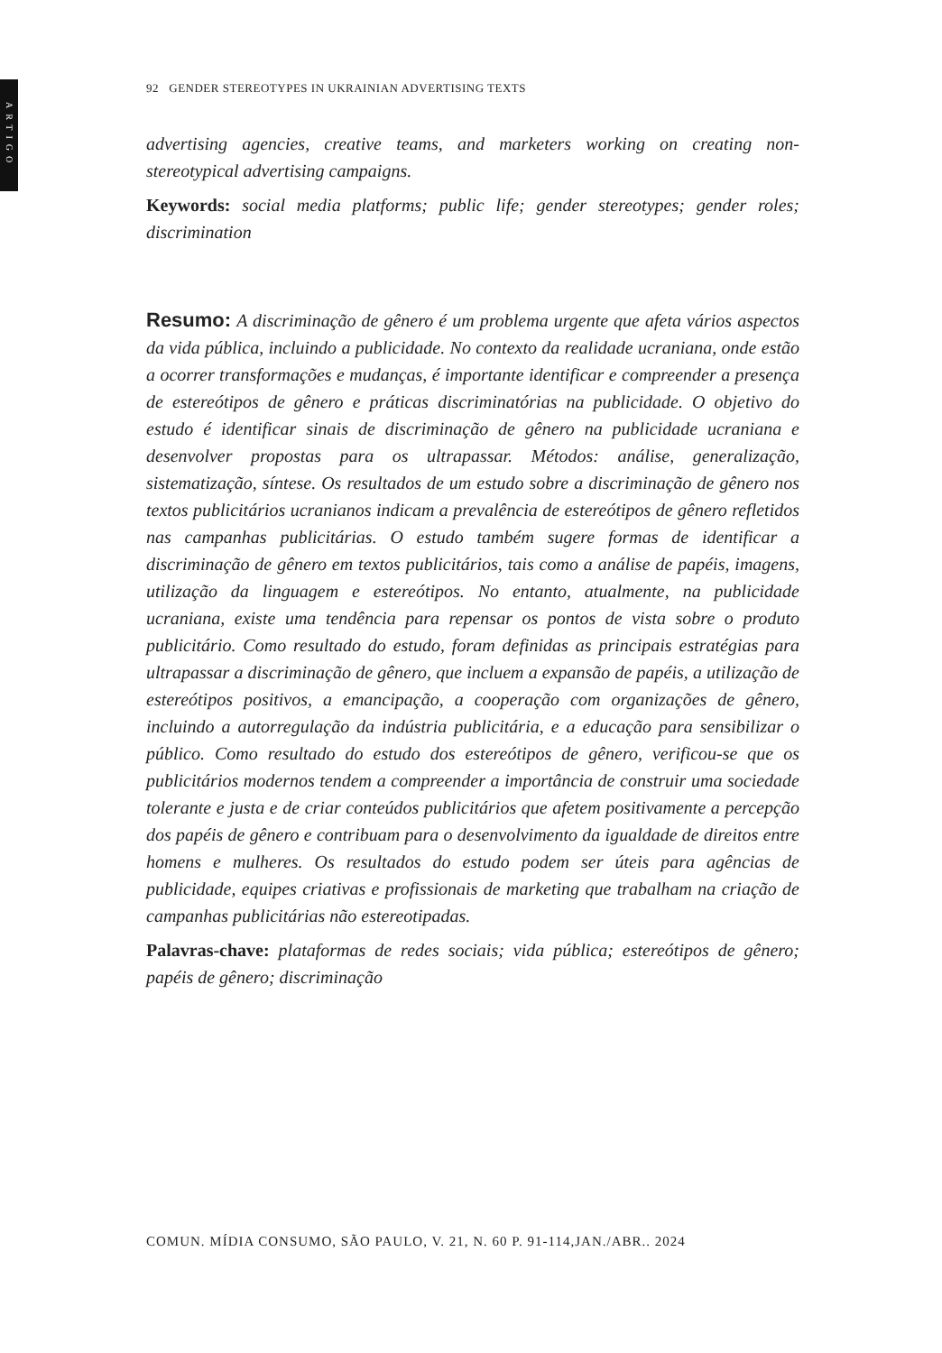ARTIGO
92 GENDER STEREOTYPES IN UKRAINIAN ADVERTISING TEXTS
advertising agencies, creative teams, and marketers working on creating non-stereotypical advertising campaigns.
Keywords: social media platforms; public life; gender stereotypes; gender roles; discrimination
Resumo: A discriminação de gênero é um problema urgente que afeta vários aspectos da vida pública, incluindo a publicidade. No contexto da realidade ucraniana, onde estão a ocorrer transformações e mudanças, é importante identificar e compreender a presença de estereótipos de gênero e práticas discriminatórias na publicidade. O objetivo do estudo é identificar sinais de discriminação de gênero na publicidade ucraniana e desenvolver propostas para os ultrapassar. Métodos: análise, generalização, sistematização, síntese. Os resultados de um estudo sobre a discriminação de gênero nos textos publicitários ucranianos indicam a prevalência de estereótipos de gênero refletidos nas campanhas publicitárias. O estudo também sugere formas de identificar a discriminação de gênero em textos publicitários, tais como a análise de papéis, imagens, utilização da linguagem e estereótipos. No entanto, atualmente, na publicidade ucraniana, existe uma tendência para repensar os pontos de vista sobre o produto publicitário. Como resultado do estudo, foram definidas as principais estratégias para ultrapassar a discriminação de gênero, que incluem a expansão de papéis, a utilização de estereótipos positivos, a emancipação, a cooperação com organizações de gênero, incluindo a autorregulação da indústria publicitária, e a educação para sensibilizar o público. Como resultado do estudo dos estereótipos de gênero, verificou-se que os publicitários modernos tendem a compreender a importância de construir uma sociedade tolerante e justa e de criar conteúdos publicitários que afetem positivamente a percepção dos papéis de gênero e contribuam para o desenvolvimento da igualdade de direitos entre homens e mulheres. Os resultados do estudo podem ser úteis para agências de publicidade, equipes criativas e profissionais de marketing que trabalham na criação de campanhas publicitárias não estereotipadas.
Palavras-chave: plataformas de redes sociais; vida pública; estereótipos de gênero; papéis de gênero; discriminação
COMUN. MÍDIA CONSUMO, SÃO PAULO, V. 21, N. 60 P. 91-114,JAN./ABR.. 2024